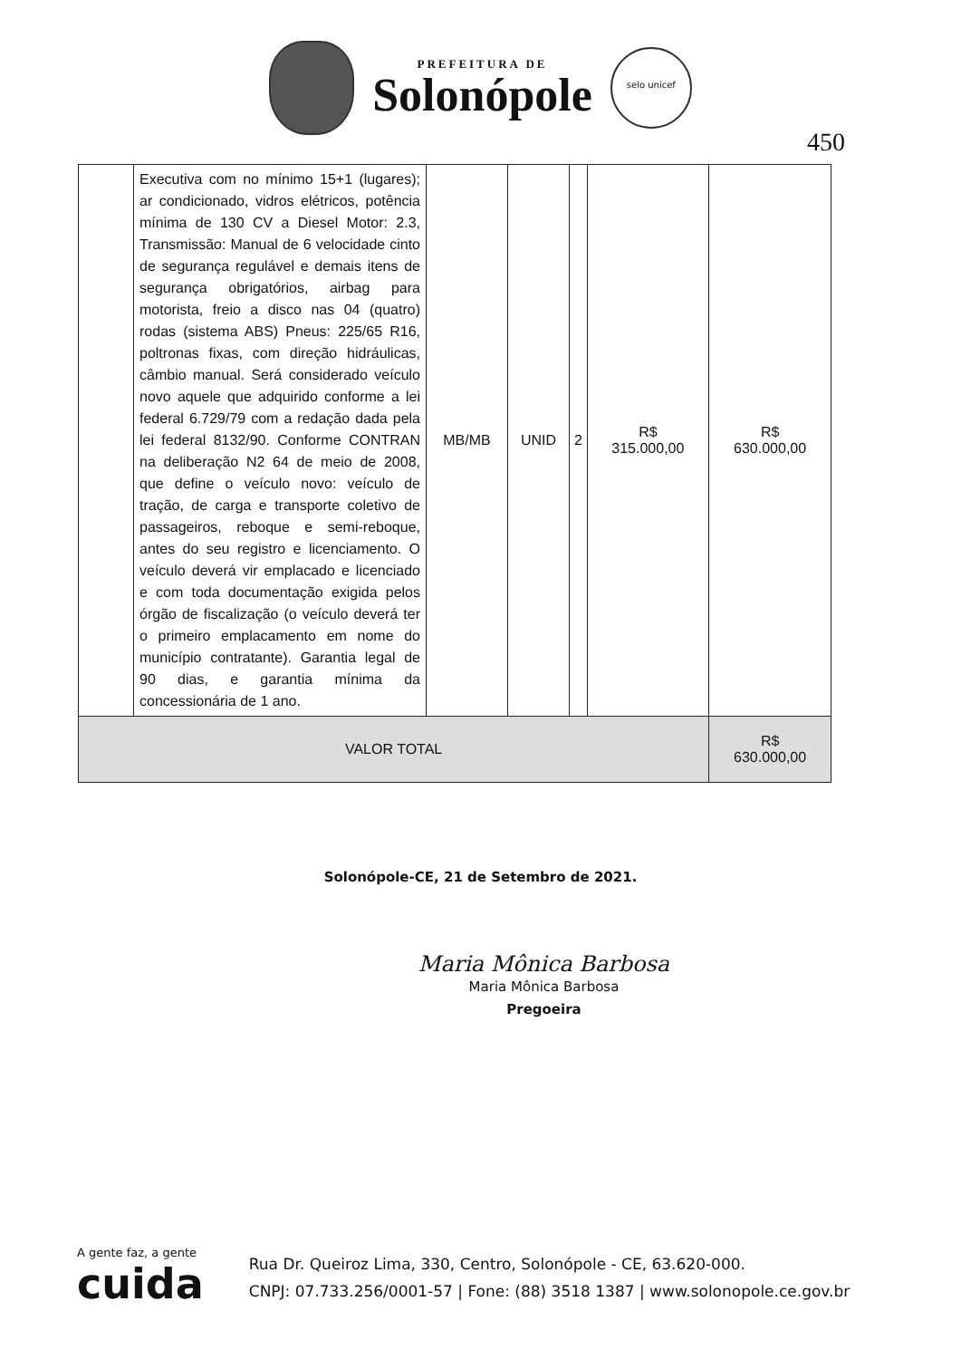PREFEITURA DE
Solonópole
selo unicef
450
| | Executiva com no mínimo 15+1 (lugares); ar condicionado, vidros elétricos, potência mínima de 130 CV a Diesel Motor: 2.3, Transmissão: Manual de 6 velocidade cinto de segurança regulável e demais itens de segurança obrigatórios, airbag para motorista, freio a disco nas 04 (quatro) rodas (sistema ABS) Pneus: 225/65 R16, poltronas fixas, com direção hidráulicas, câmbio manual. Será considerado veículo novo aquele que adquirido conforme a lei federal 6.729/79 com a redação dada pela lei federal 8132/90. Conforme CONTRAN na deliberação N2 64 de meio de 2008, que define o veículo novo: veículo de tração, de carga e transporte coletivo de passageiros, reboque e semi-reboque, antes do seu registro e licenciamento. O veículo deverá vir emplacado e licenciado e com toda documentação exigida pelos órgão de fiscalização (o veículo deverá ter o primeiro emplacamento em nome do município contratante). Garantia legal de 90 dias, e garantia mínima da concessionária de 1 ano. | MB/MB | UNID | 2 | R$ 315.000,00 | R$ 630.000,00 |
| VALOR TOTAL | | | | | | R$ 630.000,00 |
Solonópole-CE, 21 de Setembro de 2021.
Maria Mônica Barbosa
Maria Mônica Barbosa
Pregoeira
A gente faz, a gente
cuida
Rua Dr. Queiroz Lima, 330, Centro, Solonópole - CE, 63.620-000.
CNPJ: 07.733.256/0001-57 | Fone: (88) 3518 1387 | www.solonopole.ce.gov.br